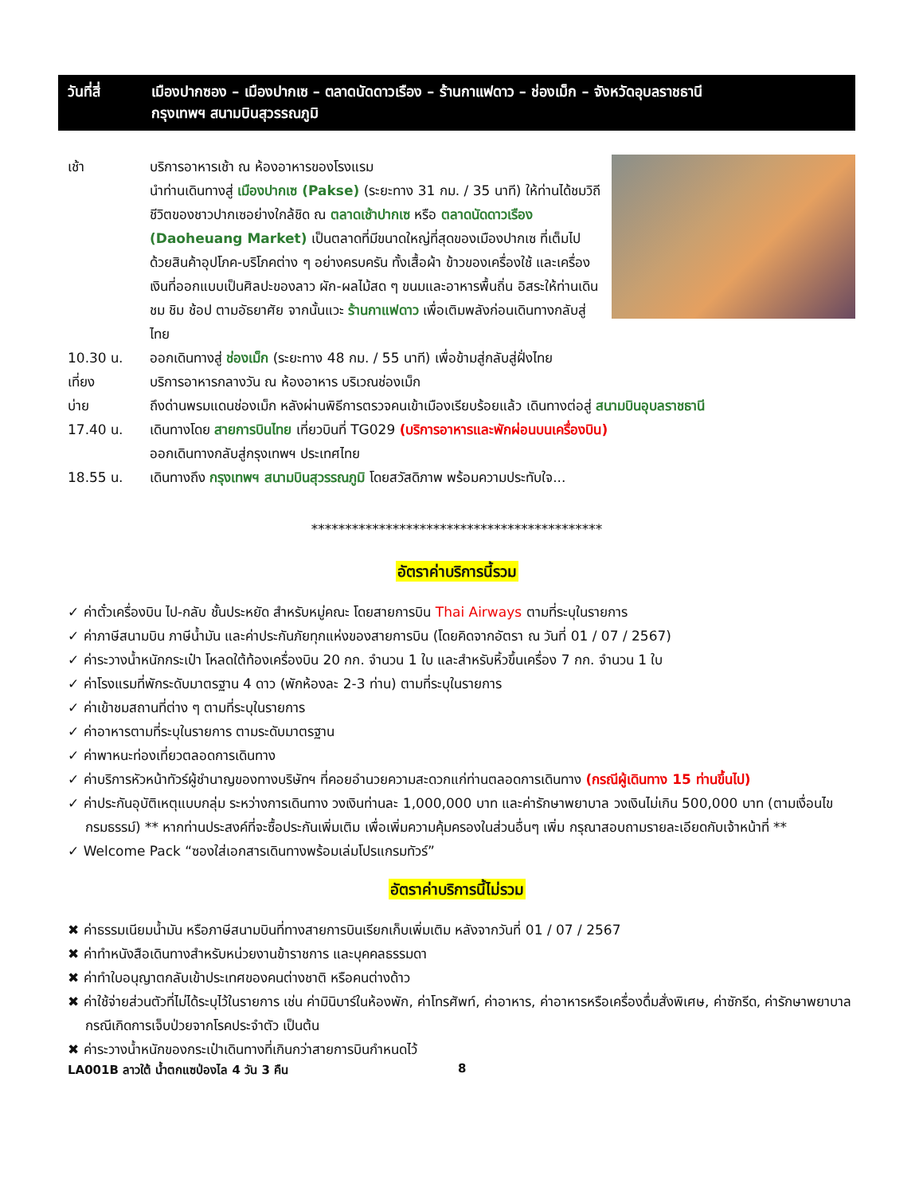วันที่สี่ เมืองปากซอง – เมืองปากเซ – ตลาดนัดดาวเรือง – ร้านกาแฟดาว – ช่องเม็ก – จังหวัดอุบลราชธานี
กรุงเทพฯ สนามบินสุวรรณภูมิ
เช้า บริการอาหารเช้า ณ ห้องอาหารของโรงแรม
นำท่านเดินทางสู่ เมืองปากเซ (Pakse) (ระยะทาง 31 กม. / 35 นาที) ให้ท่านได้ชมวิถีชีวิตของชาวปากเซอย่างใกล้ชิด ณ ตลาดเช้าปากเซ หรือ ตลาดนัดดาวเรือง (Daoheuang Market) เป็นตลาดที่มีขนาดใหญ่ที่สุดของเมืองปากเซ ที่เต็มไปด้วยสินค้าอุปโภค-บริโภคต่าง ๆ อย่างครบครัน ทั้งเสื้อผ้า ข้าวของเครื่องใช้ และเครื่องเงินที่ออกแบบเป็นศิลปะของลาว ผัก-ผลไม้สด ๆ ขนมและอาหารพื้นถิ่น อิสระให้ท่านเดินชม ชิม ช้อป ตามอัธยาศัย จากนั้นแวะ ร้านกาแฟดาว เพื่อเติมพลังก่อนเดินทางกลับสู่ไทย
10.30 น. ออกเดินทางสู่ ช่องเม็ก (ระยะทาง 48 กม. / 55 นาที) เพื่อข้ามสู่กลับสู่ฝั่งไทย
เที่ยง บริการอาหารกลางวัน ณ ห้องอาหาร บริเวณช่องเม็ก
บ่าย ถึงด่านพรมแดนช่องเม็ก หลังผ่านพิธีการตรวจคนเข้าเมืองเรียบร้อยแล้ว เดินทางต่อสู่ สนามบินอุบลราชธานี
17.40 น. เดินทางโดย สายการบินไทย เที่ยวบินที่ TG029 (บริการอาหารและพักผ่อนบนเครื่องบิน)
ออกเดินทางกลับสู่กรุงเทพฯ ประเทศไทย
18.55 น. เดินทางถึง กรุงเทพฯ สนามบินสุวรรณภูมิ โดยสวัสดิภาพ พร้อมความประทับใจ...
*******************************************
อัตราค่าบริการนี้รวม
✓ ค่าตั๋วเครื่องบิน ไป-กลับ ชั้นประหยัด สำหรับหมู่คณะ โดยสายการบิน Thai Airways ตามที่ระบุในรายการ
✓ ค่าภาษีสนามบิน ภาษีน้ำมัน และค่าประกันภัยทุกแห่งของสายการบิน (โดยคิดจากอัตรา ณ วันที่ 01 / 07 / 2567)
✓ ค่าระวางน้ำหนักกระเป๋า โหลดใต้ท้องเครื่องบิน 20 กก. จำนวน 1 ใบ และสำหรับหิ้วขึ้นเครื่อง 7 กก. จำนวน 1 ใบ
✓ ค่าโรงแรมที่พักระดับมาตรฐาน 4 ดาว (พักห้องละ 2-3 ท่าน) ตามที่ระบุในรายการ
✓ ค่าเข้าชมสถานที่ต่าง ๆ ตามที่ระบุในรายการ
✓ ค่าอาหารตามที่ระบุในรายการ ตามระดับมาตรฐาน
✓ ค่าพาหนะท่องเที่ยวตลอดการเดินทาง
✓ ค่าบริการหัวหน้าทัวร์ผู้ชำนาญของทางบริษัทฯ ที่คอยอำนวยความสะดวกแก่ท่านตลอดการเดินทาง (กรณีผู้เดินทาง 15 ท่านขึ้นไป)
✓ ค่าประกันอุบัติเหตุแบบกลุ่ม ระหว่างการเดินทาง วงเงินท่านละ 1,000,000 บาท และค่ารักษาพยาบาล วงเงินไม่เกิน 500,000 บาท (ตามเงื่อนไขกรมธรรม์) ** หากท่านประสงค์ที่จะซื้อประกันเพิ่มเติม เพื่อเพิ่มความคุ้มครองในส่วนอื่นๆ เพิ่ม กรุณาสอบถามรายละเอียดกับเจ้าหน้าที่ **
✓ Welcome Pack “ซองใส่เอกสารเดินทางพร้อมเล่มโปรแกรมทัวร์”
อัตราค่าบริการนี้ไม่รวม
✖ ค่าธรรมเนียมน้ำมัน หรือภาษีสนามบินที่ทางสายการบินเรียกเก็บเพิ่มเติม หลังจากวันที่ 01 / 07 / 2567
✖ ค่าทำหนังสือเดินทางสำหรับหน่วยงานข้าราชการ และบุคคลธรรมดา
✖ ค่าทำใบอนุญาตกลับเข้าประเทศของคนต่างชาติ หรือคนต่างด้าว
✖ ค่าใช้จ่ายส่วนตัวที่ไม่ได้ระบุไว้ในรายการ เช่น ค่ามินิบาร์ในห้องพัก, ค่าโทรศัพท์, ค่าอาหาร, ค่าอาหารหรือเครื่องดื่มสั่งพิเศษ, ค่าซักรีด, ค่ารักษาพยาบาลกรณีเกิดการเจ็บป่วยจากโรคประจำตัว เป็นต้น
✖ ค่าระวางน้ำหนักของกระเป๋าเดินทางที่เกินกว่าสายการบินกำหนดไว้
LA001B ลาวใต้ น้ำตกแซป่องไล 4 วัน 3 คืน 8